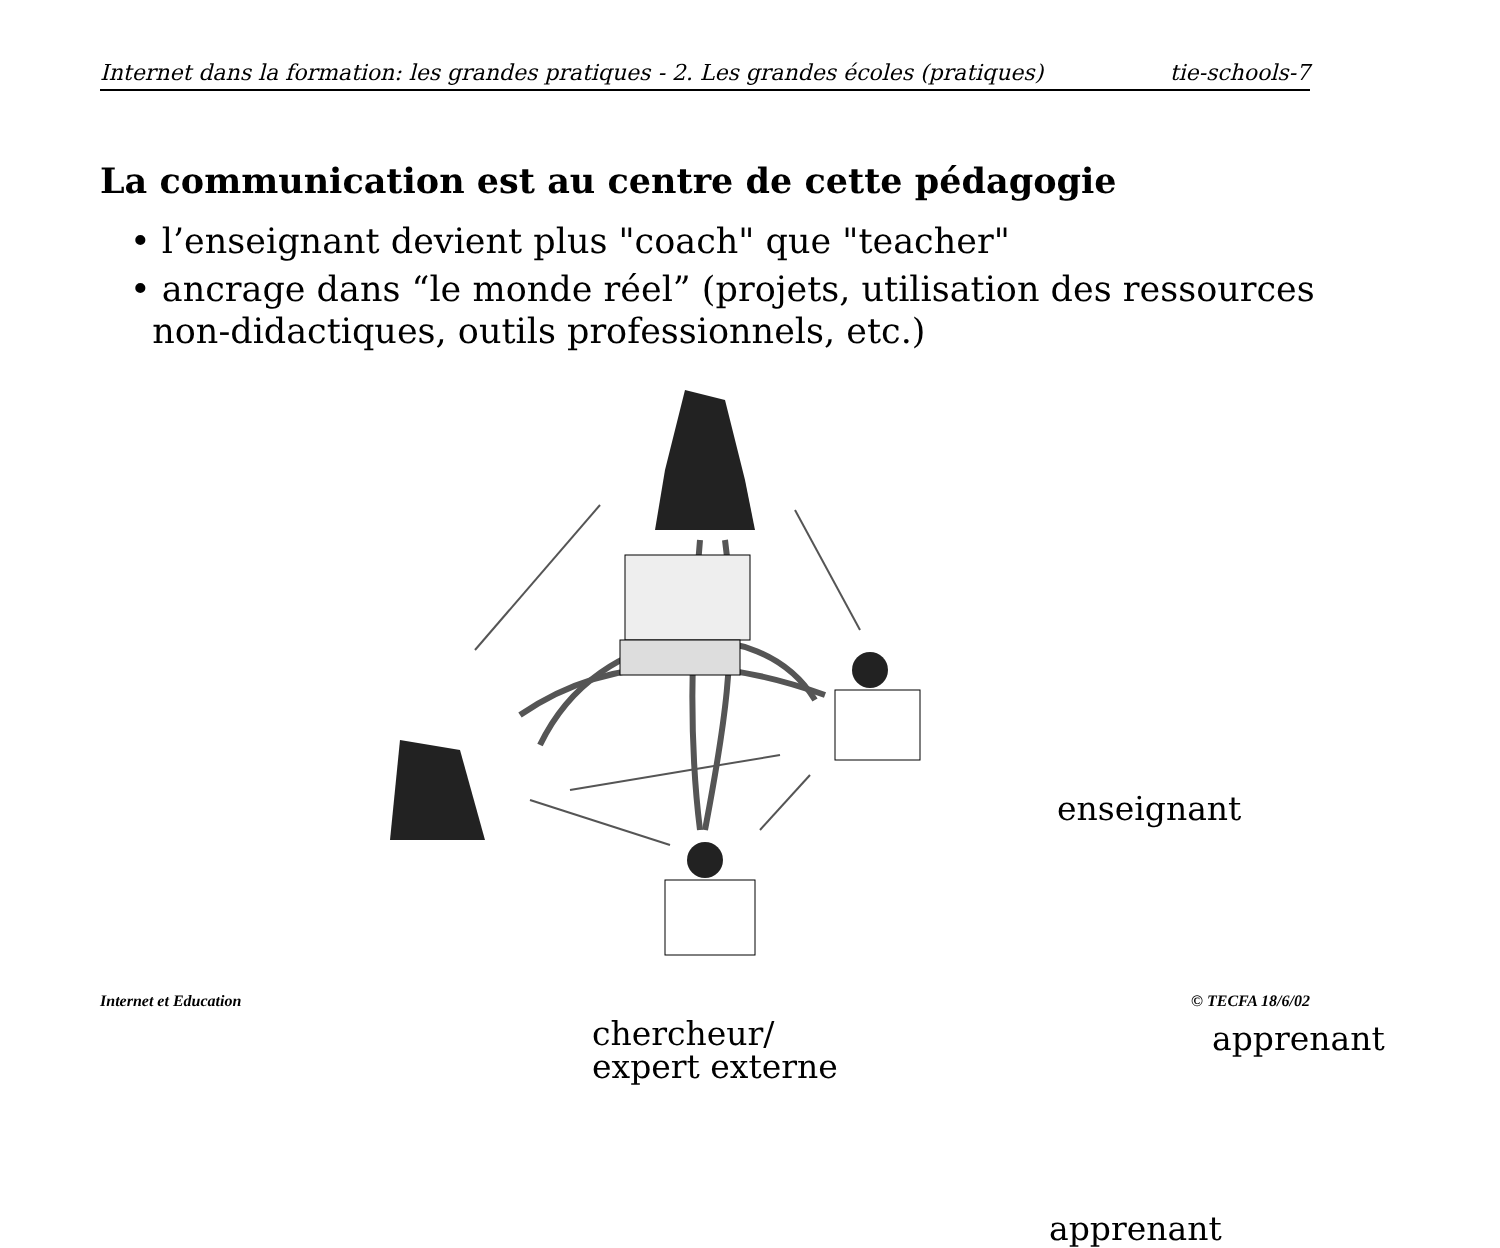Internet dans la formation: les grandes pratiques - 2. Les grandes écoles (pratiques) tie-schools-7
La communication est au centre de cette pédagogie
• l’enseignant devient plus "coach" que "teacher"
• ancrage dans “le monde réel” (projets, utilisation des ressources
non-didactiques, outils professionnels, etc.)
enseignant
chercheur/
expert externe
apprenant
apprenant
Internet et Education © TECFA 18/6/02